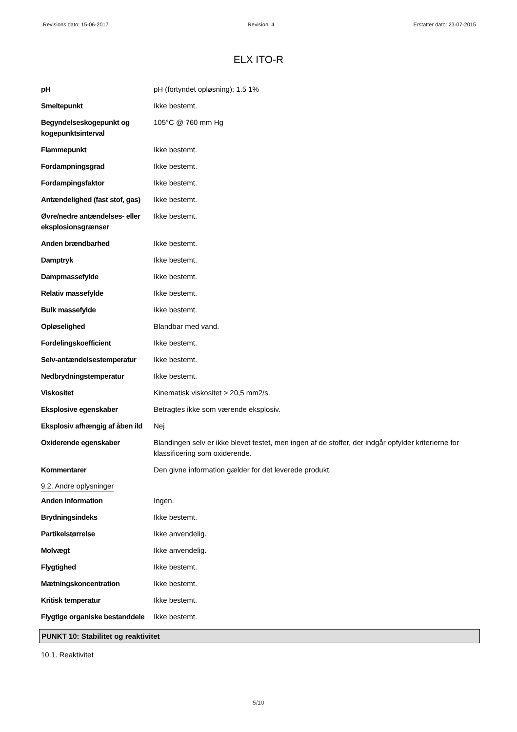Revisions dato: 15-06-2017 Revision: 4 Erstatter dato: 23-07-2015
ELX ITO-R
| pH | pH (fortyndet opløsning): 1.5 1% |
| Smeltepunkt | Ikke bestemt. |
| Begyndelseskogepunkt og kogepunktsinterval | 105°C @ 760 mm Hg |
| Flammepunkt | Ikke bestemt. |
| Fordampningsgrad | Ikke bestemt. |
| Fordampingsfaktor | Ikke bestemt. |
| Antændelighed (fast stof, gas) | Ikke bestemt. |
| Øvre/nedre antændelses- eller eksplosionsgrænser | Ikke bestemt. |
| Anden brændbarhed | Ikke bestemt. |
| Damptryk | Ikke bestemt. |
| Dampmassefylde | Ikke bestemt. |
| Relativ massefylde | Ikke bestemt. |
| Bulk massefylde | Ikke bestemt. |
| Opløselighed | Blandbar med vand. |
| Fordelingskoefficient | Ikke bestemt. |
| Selv-antændelsestemperatur | Ikke bestemt. |
| Nedbrydningstemperatur | Ikke bestemt. |
| Viskositet | Kinematisk viskositet > 20,5 mm2/s. |
| Eksplosive egenskaber | Betragtes ikke som værende eksplosiv. |
| Eksplosiv afhængig af åben ild | Nej |
| Oxiderende egenskaber | Blandingen selv er ikke blevet testet, men ingen af de stoffer, der indgår opfylder kriterierne for klassificering som oxiderende. |
| Kommentarer | Den givne information gælder for det leverede produkt. |
9.2. Andre oplysninger
| Anden information | Ingen. |
| Brydningsindeks | Ikke bestemt. |
| Partikelstørrelse | Ikke anvendelig. |
| Molvægt | Ikke anvendelig. |
| Flygtighed | Ikke bestemt. |
| Mætningskoncentration | Ikke bestemt. |
| Kritisk temperatur | Ikke bestemt. |
| Flygtige organiske bestanddele | Ikke bestemt. |
PUNKT 10: Stabilitet og reaktivitet
10.1. Reaktivitet
5/10